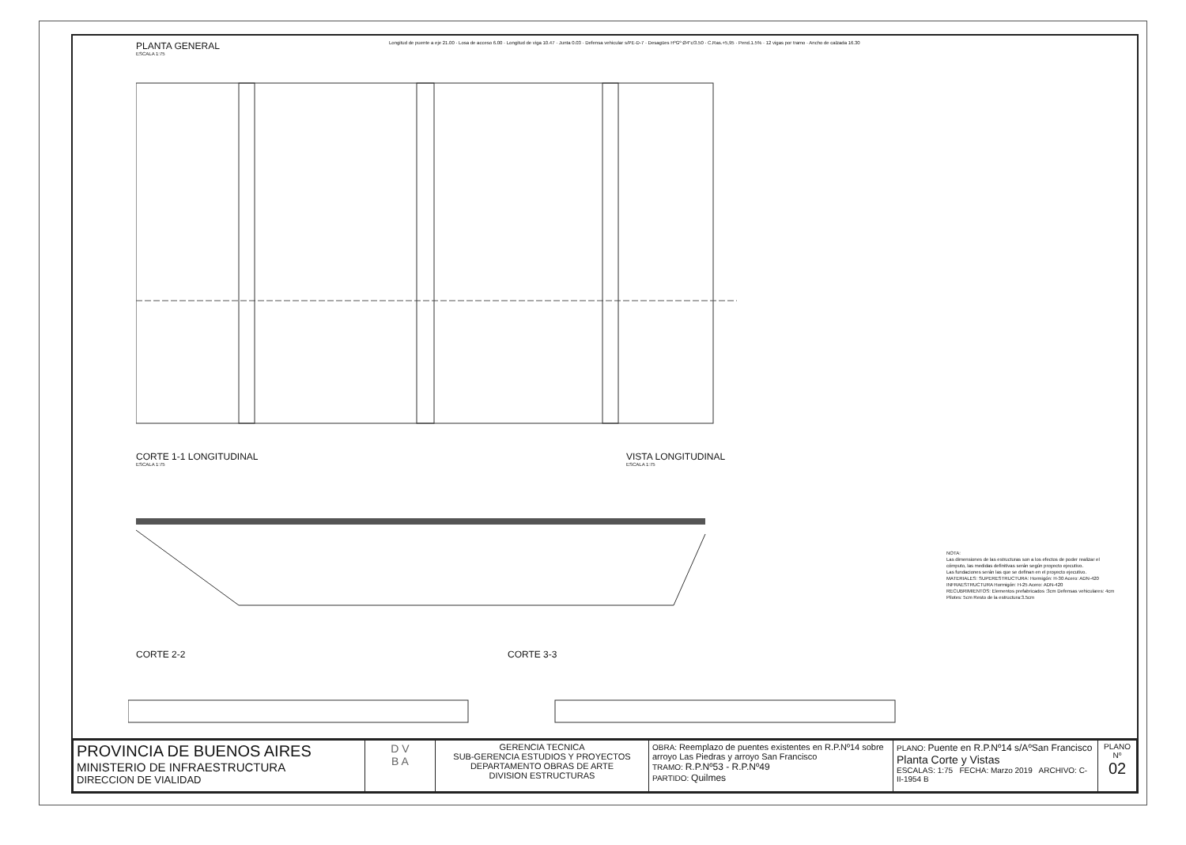PLANTA GENERAL
ESCALA 1:75
Longitud de puente a eje 21.00 · Losa de acceso 6.00 · Longitud de viga 10.47 · Junta 0.03 · Defensa vehicular s/PE-D-7 · Desagües HºGº Ø4"c/3.50 · C.Ras.+5,95 · Pend.1.5% · 12 vigas por tramo · Ancho de calzada 16.30
CORTE 1-1 LONGITUDINAL
ESCALA 1:75
VISTA LONGITUDINAL
ESCALA 1:75
CORTE 2-2 CORTE 3-3
NOTA:
Las dimensiones de las estructuras son a los efectos de poder realizar el cómputo, las medidas definitivas serán según proyecto ejecutivo.
Las fundaciones serán las que se definan en el proyecto ejecutivo.
MATERIALES: SUPERESTRUCTURA: Hormigón: H-30 Acero: ADN-420 INFRAESTRUCTURA Hormigón: H-25 Acero: ADN-420
RECUBRIMIENTOS: Elementos prefabricados :3cm Defensas vehiculares: 4cm Pilotes: 5cm Resto de la estructura:3.5cm
| PROVINCIA DE BUENOS AIRES MINISTERIO DE INFRAESTRUCTURA DIRECCION DE VIALIDAD | D V B A | GERENCIA TECNICA SUB-GERENCIA ESTUDIOS Y PROYECTOS DEPARTAMENTO OBRAS DE ARTE DIVISION ESTRUCTURAS | OBRA: Reemplazo de puentes existentes en R.P.Nº14 sobre arroyo Las Piedras y arroyo San Francisco TRAMO: R.P.Nº53 - R.P.Nº49 PARTIDO: Quilmes | PLANO: Puente en R.P.Nº14 s/AºSan Francisco Planta Corte y Vistas ESCALAS: 1:75 FECHA: Marzo 2019 ARCHIVO: C-II-1954 B | PLANO Nº 02 |